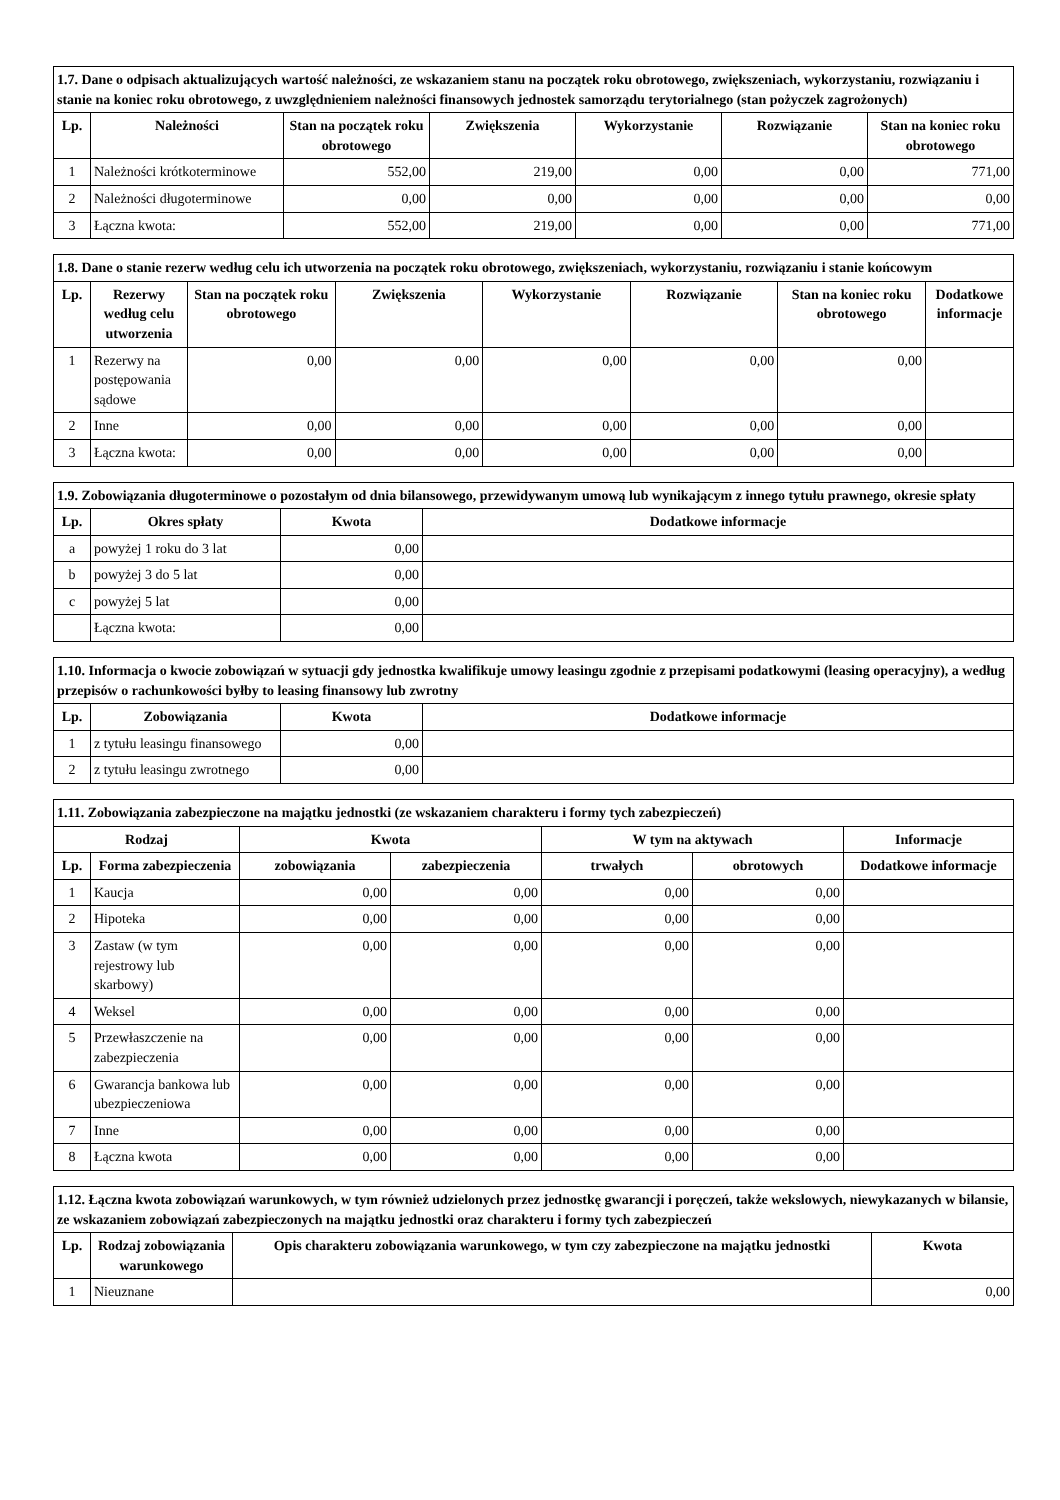| 1.7. Dane o odpisach aktualizujących wartość należności, ze wskazaniem stanu na początek roku obrotowego, zwiększeniach, wykorzystaniu, rozwiązaniu i stanie na koniec roku obrotowego, z uwzględnieniem należności finansowych jednostek samorządu terytorialnego (stan pożyczek zagrożonych) | | | | | | |
| --- | --- | --- | --- | --- | --- | --- |
| Lp. | Należności | Stan na początek roku obrotowego | Zwiększenia | Wykorzystanie | Rozwiązanie | Stan na koniec roku obrotowego |
| 1 | Należności krótkoterminowe | 552,00 | 219,00 | 0,00 | 0,00 | 771,00 |
| 2 | Należności długoterminowe | 0,00 | 0,00 | 0,00 | 0,00 | 0,00 |
| 3 | Łączna kwota: | 552,00 | 219,00 | 0,00 | 0,00 | 771,00 |
| 1.8. Dane o stanie rezerw według celu ich utworzenia na początek roku obrotowego, zwiększeniach, wykorzystaniu, rozwiązaniu i stanie końcowym | | | | | | | |
| --- | --- | --- | --- | --- | --- | --- | --- |
| Lp. | Rezerwy według celu utworzenia | Stan na początek roku obrotowego | Zwiększenia | Wykorzystanie | Rozwiązanie | Stan na koniec roku obrotowego | Dodatkowe informacje |
| 1 | Rezerwy na postępowania sądowe | 0,00 | 0,00 | 0,00 | 0,00 | 0,00 | |
| 2 | Inne | 0,00 | 0,00 | 0,00 | 0,00 | 0,00 | |
| 3 | Łączna kwota: | 0,00 | 0,00 | 0,00 | 0,00 | 0,00 | |
| 1.9. Zobowiązania długoterminowe o pozostałym od dnia bilansowego, przewidywanym umową lub wynikającym z innego tytułu prawnego, okresie spłaty | | | |
| --- | --- | --- | --- |
| Lp. | Okres spłaty | Kwota | Dodatkowe informacje |
| a | powyżej 1 roku do 3 lat | 0,00 | |
| b | powyżej 3 do 5 lat | 0,00 | |
| c | powyżej 5 lat | 0,00 | |
| | Łączna kwota: | 0,00 | |
| 1.10. Informacja o kwocie zobowiązań w sytuacji gdy jednostka kwalifikuje umowy leasingu zgodnie z przepisami podatkowymi (leasing operacyjny), a według przepisów o rachunkowości byłby to leasing finansowy lub zwrotny | | | |
| --- | --- | --- | --- |
| Lp. | Zobowiązania | Kwota | Dodatkowe informacje |
| 1 | z tytułu leasingu finansowego | 0,00 | |
| 2 | z tytułu leasingu zwrotnego | 0,00 | |
| 1.11. Zobowiązania zabezpieczone na majątku jednostki (ze wskazaniem charakteru i formy tych zabezpieczeń) | | | | | | |
| --- | --- | --- | --- | --- | --- | --- |
| Rodzaj | | Kwota | | W tym na aktywach | | Informacje |
| Lp. | Forma zabezpieczenia | zobowiązania | zabezpieczenia | trwałych | obrotowych | Dodatkowe informacje |
| 1 | Kaucja | 0,00 | 0,00 | 0,00 | 0,00 | |
| 2 | Hipoteka | 0,00 | 0,00 | 0,00 | 0,00 | |
| 3 | Zastaw (w tym rejestrowy lub skarbowy) | 0,00 | 0,00 | 0,00 | 0,00 | |
| 4 | Weksel | 0,00 | 0,00 | 0,00 | 0,00 | |
| 5 | Przewłaszczenie na zabezpieczenia | 0,00 | 0,00 | 0,00 | 0,00 | |
| 6 | Gwarancja bankowa lub ubezpieczeniowa | 0,00 | 0,00 | 0,00 | 0,00 | |
| 7 | Inne | 0,00 | 0,00 | 0,00 | 0,00 | |
| 8 | Łączna kwota | 0,00 | 0,00 | 0,00 | 0,00 | |
| 1.12. Łączna kwota zobowiązań warunkowych, w tym również udzielonych przez jednostkę gwarancji i poręczeń, także wekslowych, niewykazanych w bilansie, ze wskazaniem zobowiązań zabezpieczonych na majątku jednostki oraz charakteru i formy tych zabezpieczeń | | | |
| --- | --- | --- | --- |
| Lp. | Rodzaj zobowiązania warunkowego | Opis charakteru zobowiązania warunkowego, w tym czy zabezpieczone na majątku jednostki | Kwota |
| 1 | Nieuznane | | 0,00 |